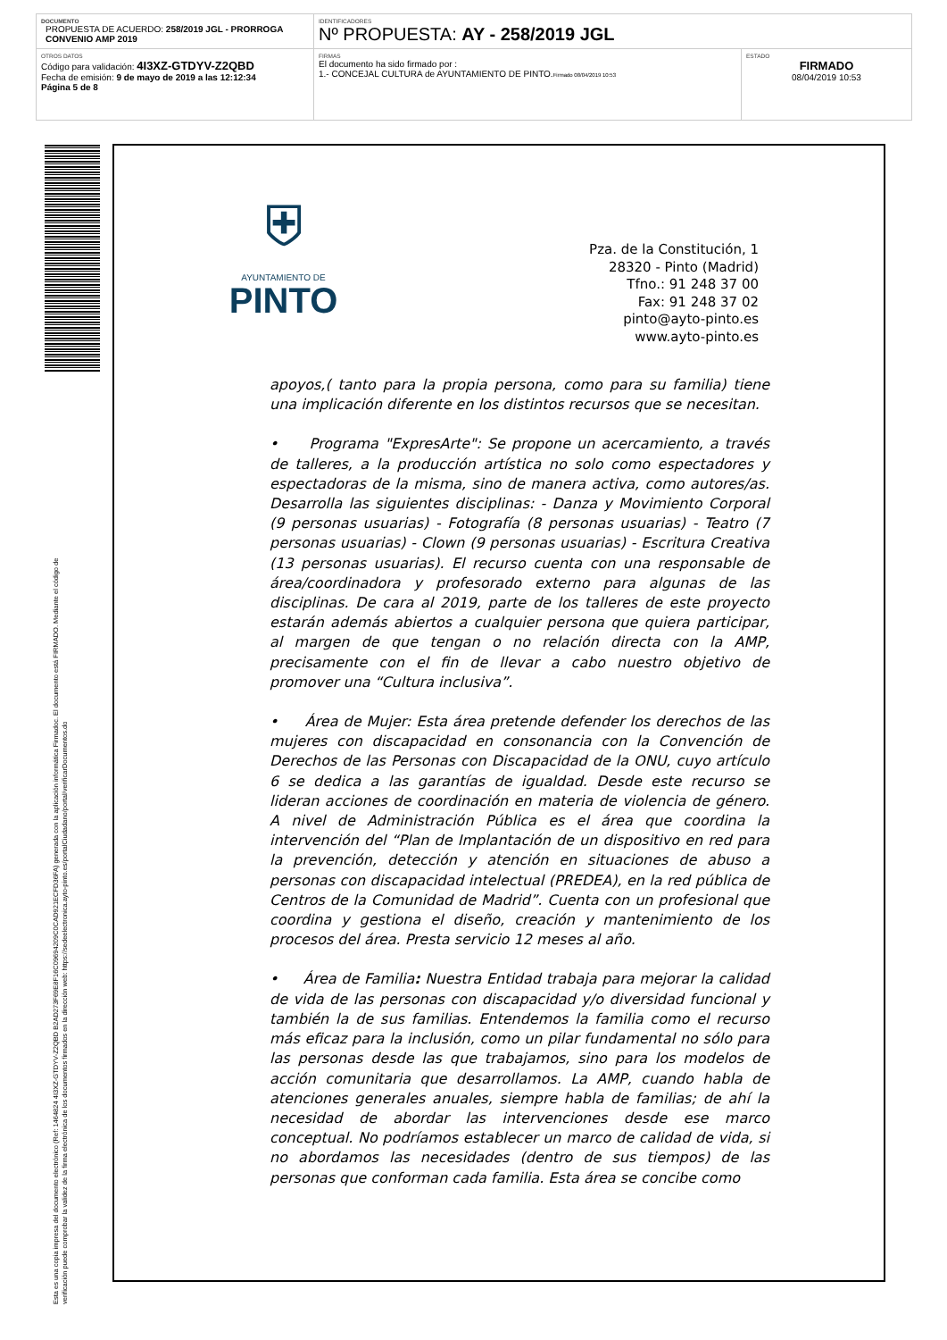| DOCUMENTO PROPUESTA DE ACUERDO: 258/2019 JGL - PRORROGA CONVENIO AMP 2019 | IDENTIFICADORES Nº PROPUESTA: AY - 258/2019 JGL | |
| OTROS DATOS Código para validación: 4I3XZ-GTDYV-Z2QBD Fecha de emisión: 9 de mayo de 2019 a las 12:12:34 Página 5 de 8 | FIRMAS El documento ha sido firmado por : 1.- CONCEJAL CULTURA de AYUNTAMIENTO DE PINTO. Firmado 08/04/2019 10:53 | ESTADO FIRMADO 08/04/2019 10:53 |
Esta es una copia impresa del documento electrónico (Ref: 1464824 4I3XZ-GTDYV-Z2QBD B2AD273F69E8F16C09694209C0CAD921ECFD36FA) generada con la aplicación informática Firmadoc. El documento está FIRMADO. Mediante el código de
verificación puede comprobar la validez de la firma electrónica de los documentos firmados en la dirección web: https://sedeelectronica.ayto-pinto.es/portalCiudadano/portal/verificarDocumentos.do
⛨
AYUNTAMIENTO DE
PINTO
Pza. de la Constitución, 1
28320 - Pinto (Madrid)
Tfno.: 91 248 37 00
Fax: 91 248 37 02
pinto@ayto-pinto.es
www.ayto-pinto.es
apoyos,( tanto para la propia persona, como para su familia) tiene una implicación diferente en los distintos recursos que se necesitan.
• Programa "ExpresArte": Se propone un acercamiento, a través de talleres, a la producción artística no solo como espectadores y espectadoras de la misma, sino de manera activa, como autores/as. Desarrolla las siguientes disciplinas: - Danza y Movimiento Corporal (9 personas usuarias) - Fotografía (8 personas usuarias) - Teatro (7 personas usuarias) - Clown (9 personas usuarias) - Escritura Creativa (13 personas usuarias). El recurso cuenta con una responsable de área/coordinadora y profesorado externo para algunas de las disciplinas. De cara al 2019, parte de los talleres de este proyecto estarán además abiertos a cualquier persona que quiera participar, al margen de que tengan o no relación directa con la AMP, precisamente con el fin de llevar a cabo nuestro objetivo de promover una “Cultura inclusiva”.
• Área de Mujer: Esta área pretende defender los derechos de las mujeres con discapacidad en consonancia con la Convención de Derechos de las Personas con Discapacidad de la ONU, cuyo artículo 6 se dedica a las garantías de igualdad. Desde este recurso se lideran acciones de coordinación en materia de violencia de género. A nivel de Administración Pública es el área que coordina la intervención del “Plan de Implantación de un dispositivo en red para la prevención, detección y atención en situaciones de abuso a personas con discapacidad intelectual (PREDEA), en la red pública de Centros de la Comunidad de Madrid”. Cuenta con un profesional que coordina y gestiona el diseño, creación y mantenimiento de los procesos del área. Presta servicio 12 meses al año.
• Área de Familia: Nuestra Entidad trabaja para mejorar la calidad de vida de las personas con discapacidad y/o diversidad funcional y también la de sus familias. Entendemos la familia como el recurso más eficaz para la inclusión, como un pilar fundamental no sólo para las personas desde las que trabajamos, sino para los modelos de acción comunitaria que desarrollamos. La AMP, cuando habla de atenciones generales anuales, siempre habla de familias; de ahí la necesidad de abordar las intervenciones desde ese marco conceptual. No podríamos establecer un marco de calidad de vida, si no abordamos las necesidades (dentro de sus tiempos) de las personas que conforman cada familia. Esta área se concibe como